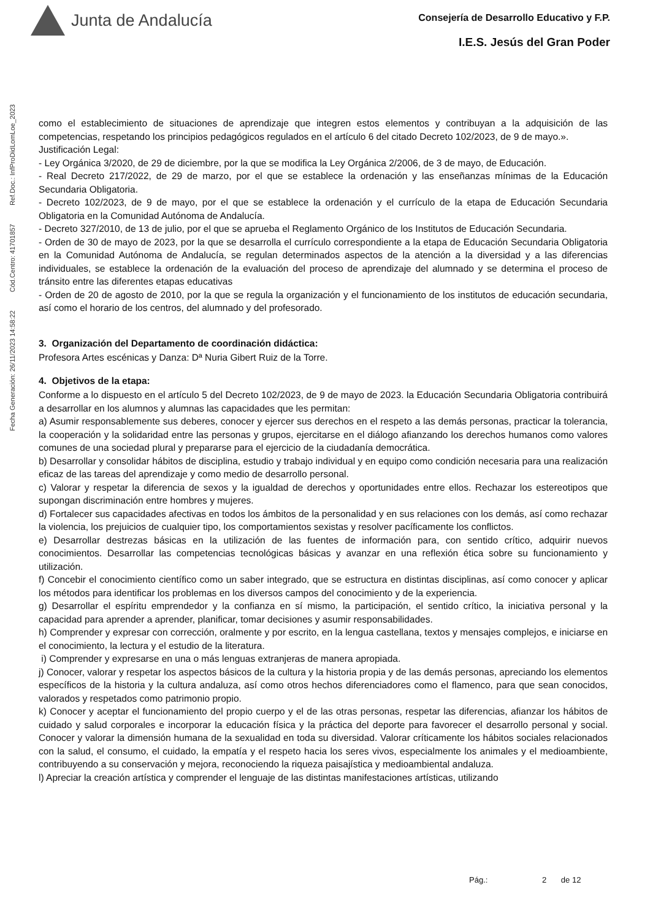Junta de Andalucía
Consejería de Desarrollo Educativo y F.P.
I.E.S. Jesús del Gran Poder
Ref.Doc.: InfProDidLomLoe_2023
Cód.Centro: 41701857
Fecha Generación: 26/11/2023 14:58:22
como el establecimiento de situaciones de aprendizaje que integren estos elementos y contribuyan a la adquisición de las competencias, respetando los principios pedagógicos regulados en el artículo 6 del citado Decreto 102/2023, de 9 de mayo.».
Justificación Legal:
- Ley Orgánica 3/2020, de 29 de diciembre, por la que se modifica la Ley Orgánica 2/2006, de 3 de mayo, de Educación.
- Real Decreto 217/2022, de 29 de marzo, por el que se establece la ordenación y las enseñanzas mínimas de la Educación Secundaria Obligatoria.
- Decreto 102/2023, de 9 de mayo, por el que se establece la ordenación y el currículo de la etapa de Educación Secundaria Obligatoria en la Comunidad Autónoma de Andalucía.
- Decreto 327/2010, de 13 de julio, por el que se aprueba el Reglamento Orgánico de los Institutos de Educación Secundaria.
- Orden de 30 de mayo de 2023, por la que se desarrolla el currículo correspondiente a la etapa de Educación Secundaria Obligatoria en la Comunidad Autónoma de Andalucía, se regulan determinados aspectos de la atención a la diversidad y a las diferencias individuales, se establece la ordenación de la evaluación del proceso de aprendizaje del alumnado y se determina el proceso de tránsito entre las diferentes etapas educativas
- Orden de 20 de agosto de 2010, por la que se regula la organización y el funcionamiento de los institutos de educación secundaria, así como el horario de los centros, del alumnado y del profesorado.
3. Organización del Departamento de coordinación didáctica:
Profesora Artes escénicas y Danza: Dª Nuria Gibert Ruiz de la Torre.
4. Objetivos de la etapa:
Conforme a lo dispuesto en el artículo 5 del Decreto 102/2023, de 9 de mayo de 2023. la Educación Secundaria Obligatoria contribuirá a desarrollar en los alumnos y alumnas las capacidades que les permitan:
a) Asumir responsablemente sus deberes, conocer y ejercer sus derechos en el respeto a las demás personas, practicar la tolerancia, la cooperación y la solidaridad entre las personas y grupos, ejercitarse en el diálogo afianzando los derechos humanos como valores comunes de una sociedad plural y prepararse para el ejercicio de la ciudadanía democrática.
b) Desarrollar y consolidar hábitos de disciplina, estudio y trabajo individual y en equipo como condición necesaria para una realización eficaz de las tareas del aprendizaje y como medio de desarrollo personal.
c) Valorar y respetar la diferencia de sexos y la igualdad de derechos y oportunidades entre ellos. Rechazar los estereotipos que supongan discriminación entre hombres y mujeres.
d) Fortalecer sus capacidades afectivas en todos los ámbitos de la personalidad y en sus relaciones con los demás, así como rechazar la violencia, los prejuicios de cualquier tipo, los comportamientos sexistas y resolver pacíficamente los conflictos.
e) Desarrollar destrezas básicas en la utilización de las fuentes de información para, con sentido crítico, adquirir nuevos conocimientos. Desarrollar las competencias tecnológicas básicas y avanzar en una reflexión ética sobre su funcionamiento y utilización.
f) Concebir el conocimiento científico como un saber integrado, que se estructura en distintas disciplinas, así como conocer y aplicar los métodos para identificar los problemas en los diversos campos del conocimiento y de la experiencia.
g) Desarrollar el espíritu emprendedor y la confianza en sí mismo, la participación, el sentido crítico, la iniciativa personal y la capacidad para aprender a aprender, planificar, tomar decisiones y asumir responsabilidades.
h) Comprender y expresar con corrección, oralmente y por escrito, en la lengua castellana, textos y mensajes complejos, e iniciarse en el conocimiento, la lectura y el estudio de la literatura.
i) Comprender y expresarse en una o más lenguas extranjeras de manera apropiada.
j) Conocer, valorar y respetar los aspectos básicos de la cultura y la historia propia y de las demás personas, apreciando los elementos específicos de la historia y la cultura andaluza, así como otros hechos diferenciadores como el flamenco, para que sean conocidos, valorados y respetados como patrimonio propio.
k) Conocer y aceptar el funcionamiento del propio cuerpo y el de las otras personas, respetar las diferencias, afianzar los hábitos de cuidado y salud corporales e incorporar la educación física y la práctica del deporte para favorecer el desarrollo personal y social. Conocer y valorar la dimensión humana de la sexualidad en toda su diversidad. Valorar críticamente los hábitos sociales relacionados con la salud, el consumo, el cuidado, la empatía y el respeto hacia los seres vivos, especialmente los animales y el medioambiente, contribuyendo a su conservación y mejora, reconociendo la riqueza paisajística y medioambiental andaluza.
l) Apreciar la creación artística y comprender el lenguaje de las distintas manifestaciones artísticas, utilizando
Pág.: 2 de 12